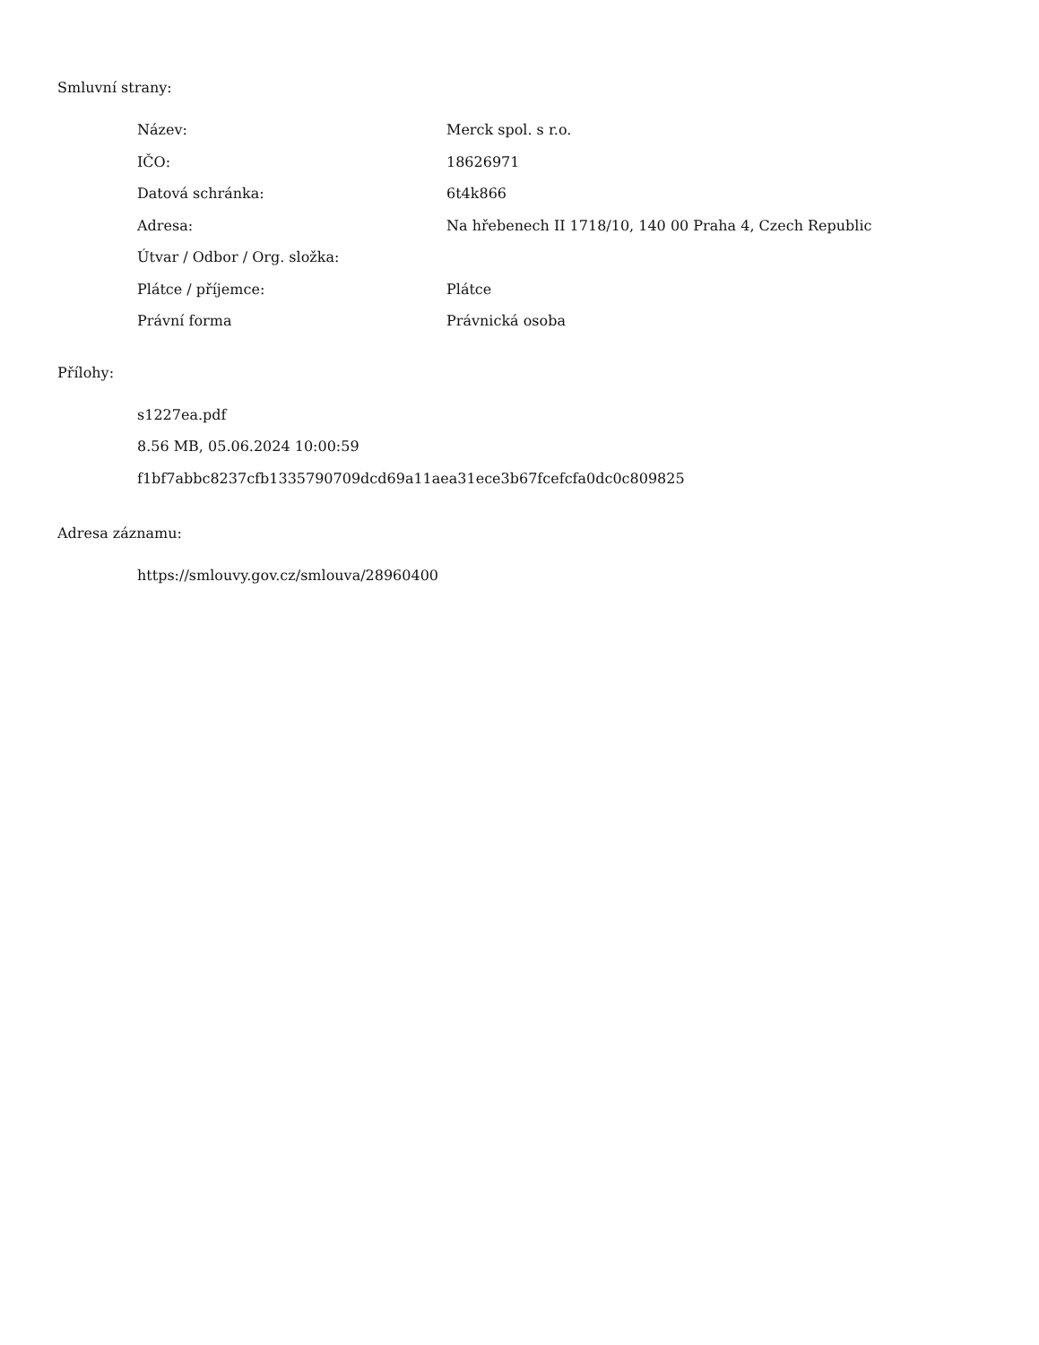Smluvní strany:
| Název: | Merck spol. s r.o. |
| IČO: | 18626971 |
| Datová schránka: | 6t4k866 |
| Adresa: | Na hřebenech II 1718/10, 140 00 Praha 4, Czech Republic |
| Útvar / Odbor / Org. složka: | |
| Plátce / příjemce: | Plátce |
| Právní forma | Právnická osoba |
Přílohy:
s1227ea.pdf
8.56 MB, 05.06.2024 10:00:59
f1bf7abbc8237cfb1335790709dcd69a11aea31ece3b67fcefcfa0dc0c809825
Adresa záznamu:
https://smlouvy.gov.cz/smlouva/28960400